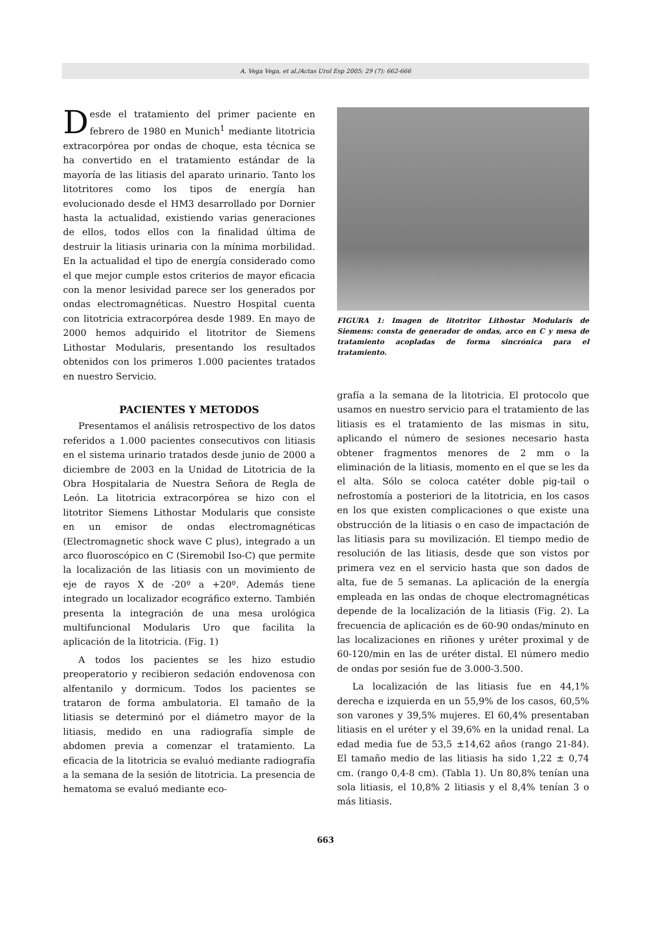A. Vega Vega, et al./Actas Urol Esp 2005; 29 (7): 662-666
Desde el tratamiento del primer paciente en febrero de 1980 en Munich<sup>1</sup> mediante litotricia extracorpórea por ondas de choque, esta técnica se ha convertido en el tratamiento estándar de la mayoría de las litiasis del aparato urinario. Tanto los litotritores como los tipos de energía han evolucionado desde el HM3 desarrollado por Dornier hasta la actualidad, existiendo varias generaciones de ellos, todos ellos con la finalidad última de destruir la litiasis urinaria con la mínima morbilidad. En la actualidad el tipo de energía considerado como el que mejor cumple estos criterios de mayor eficacia con la menor lesividad parece ser los generados por ondas electromagnéticas. Nuestro Hospital cuenta con litotricia extracorpórea desde 1989. En mayo de 2000 hemos adquirido el litotritor de Siemens Lithostar Modularis, presentando los resultados obtenidos con los primeros 1.000 pacientes tratados en nuestro Servicio.
PACIENTES Y METODOS
Presentamos el análisis retrospectivo de los datos referidos a 1.000 pacientes consecutivos con litiasis en el sistema urinario tratados desde junio de 2000 a diciembre de 2003 en la Unidad de Litotricia de la Obra Hospitalaria de Nuestra Señora de Regla de León. La litotricia extracorpórea se hizo con el litotritor Siemens Lithostar Modularis que consiste en un emisor de ondas electromagnéticas (Electromagnetic shock wave C plus), integrado a un arco fluoroscópico en C (Siremobil Iso-C) que permite la localización de las litiasis con un movimiento de eje de rayos X de -20º a +20º. Además tiene integrado un localizador ecográfico externo. También presenta la integración de una mesa urológica multifuncional Modularis Uro que facilita la aplicación de la litotricia. (Fig. 1)
A todos los pacientes se les hizo estudio preoperatorio y recibieron sedación endovenosa con alfentanilo y dormicum. Todos los pacientes se trataron de forma ambulatoria. El tamaño de la litiasis se determinó por el diámetro mayor de la litiasis, medido en una radiografía simple de abdomen previa a comenzar el tratamiento. La eficacia de la litotricia se evaluó mediante radiografía a la semana de la sesión de litotricia. La presencia de hematoma se evaluó mediante eco-
FIGURA 1: Imagen de litotritor Lithostar Modularis de Siemens: consta de generador de ondas, arco en C y mesa de tratamiento acopladas de forma sincrónica para el tratamiento.
grafía a la semana de la litotricia. El protocolo que usamos en nuestro servicio para el tratamiento de las litiasis es el tratamiento de las mismas in situ, aplicando el número de sesiones necesario hasta obtener fragmentos menores de 2 mm o la eliminación de la litiasis, momento en el que se les da el alta. Sólo se coloca catéter doble pig-tail o nefrostomía a posteriori de la litotricia, en los casos en los que existen complicaciones o que existe una obstrucción de la litiasis o en caso de impactación de las litiasis para su movilización. El tiempo medio de resolución de las litiasis, desde que son vistos por primera vez en el servicio hasta que son dados de alta, fue de 5 semanas. La aplicación de la energía empleada en las ondas de choque electromagnéticas depende de la localización de la litiasis (Fig. 2). La frecuencia de aplicación es de 60-90 ondas/minuto en las localizaciones en riñones y uréter proximal y de 60-120/min en las de uréter distal. El número medio de ondas por sesión fue de 3.000-3.500.
La localización de las litiasis fue en 44,1% derecha e izquierda en un 55,9% de los casos, 60,5% son varones y 39,5% mujeres. El 60,4% presentaban litiasis en el uréter y el 39,6% en la unidad renal. La edad media fue de 53,5 ±14,62 años (rango 21-84). El tamaño medio de las litiasis ha sido 1,22 ± 0,74 cm. (rango 0,4-8 cm). (Tabla 1). Un 80,8% tenían una sola litiasis, el 10,8% 2 litiasis y el 8,4% tenían 3 o más litiasis.
663